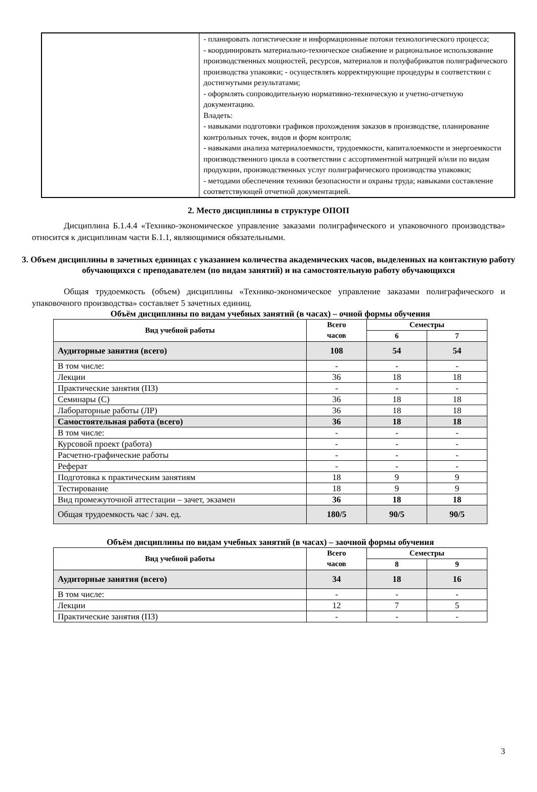| | - планировать логистические и информационные потоки технологического процесса; - координировать материально-техническое снабжение и рациональное использование производственных мощностей, ресурсов, материалов и полуфабрикатов полиграфического производства упаковки; - осуществлять корректирующие процедуры в соответствии с достигнутыми результатами; - оформлять сопроводительную нормативно-техническую и учетно-отчетную документацию. Владеть: - навыками подготовки графиков прохождения заказов в производстве, планирование контрольных точек, видов и форм контроля; - навыками анализа материалоемкости, трудоемкости, капиталоемкости и энергоемкости производственного цикла в соответствии с ассортиментной матрицей и/или по видам продукции, производственных услуг полиграфического производства упаковки; - методами обеспечения техники безопасности и охраны труда; навыками составление соответствующей отчетной документацией. |
2. Место дисциплины в структуре ОПОП
Дисциплина Б.1.4.4 «Технико-экономическое управление заказами полиграфического и упаковочного производства» относится к дисциплинам части Б.1.1, являющимися обязательными.
3. Объем дисциплины в зачетных единицах с указанием количества академических часов, выделенных на контактную работу обучающихся с преподавателем (по видам занятий) и на самостоятельную работу обучающихся
Общая трудоемкость (объем) дисциплины «Технико-экономическое управление заказами полиграфического и упаковочного производства» составляет 5 зачетных единиц.
Объём дисциплины по видам учебных занятий (в часах) – очной формы обучения
| Вид учебной работы | Всего часов | Семестры | |
| --- | --- | --- | --- |
| | | 6 | 7 |
| Аудиторные занятия (всего) | 108 | 54 | 54 |
| В том числе: | - | - | - |
| Лекции | 36 | 18 | 18 |
| Практические занятия (ПЗ) | - | - | - |
| Семинары (С) | 36 | 18 | 18 |
| Лабораторные работы (ЛР) | 36 | 18 | 18 |
| Самостоятельная работа (всего) | 36 | 18 | 18 |
| В том числе: | - | - | - |
| Курсовой проект (работа) | - | - | - |
| Расчетно-графические работы | - | - | - |
| Реферат | - | - | - |
| Подготовка к практическим занятиям | 18 | 9 | 9 |
| Тестирование | 18 | 9 | 9 |
| Вид промежуточной аттестации – зачет, экзамен | 36 | 18 | 18 |
| Общая трудоемкость час / зач. ед. | 180/5 | 90/5 | 90/5 |
Объём дисциплины по видам учебных занятий (в часах) – заочной формы обучения
| Вид учебной работы | Всего часов | Семестры | |
| --- | --- | --- | --- |
| | | 8 | 9 |
| Аудиторные занятия (всего) | 34 | 18 | 16 |
| В том числе: | - | - | - |
| Лекции | 12 | 7 | 5 |
| Практические занятия (ПЗ) | - | - | - |
3